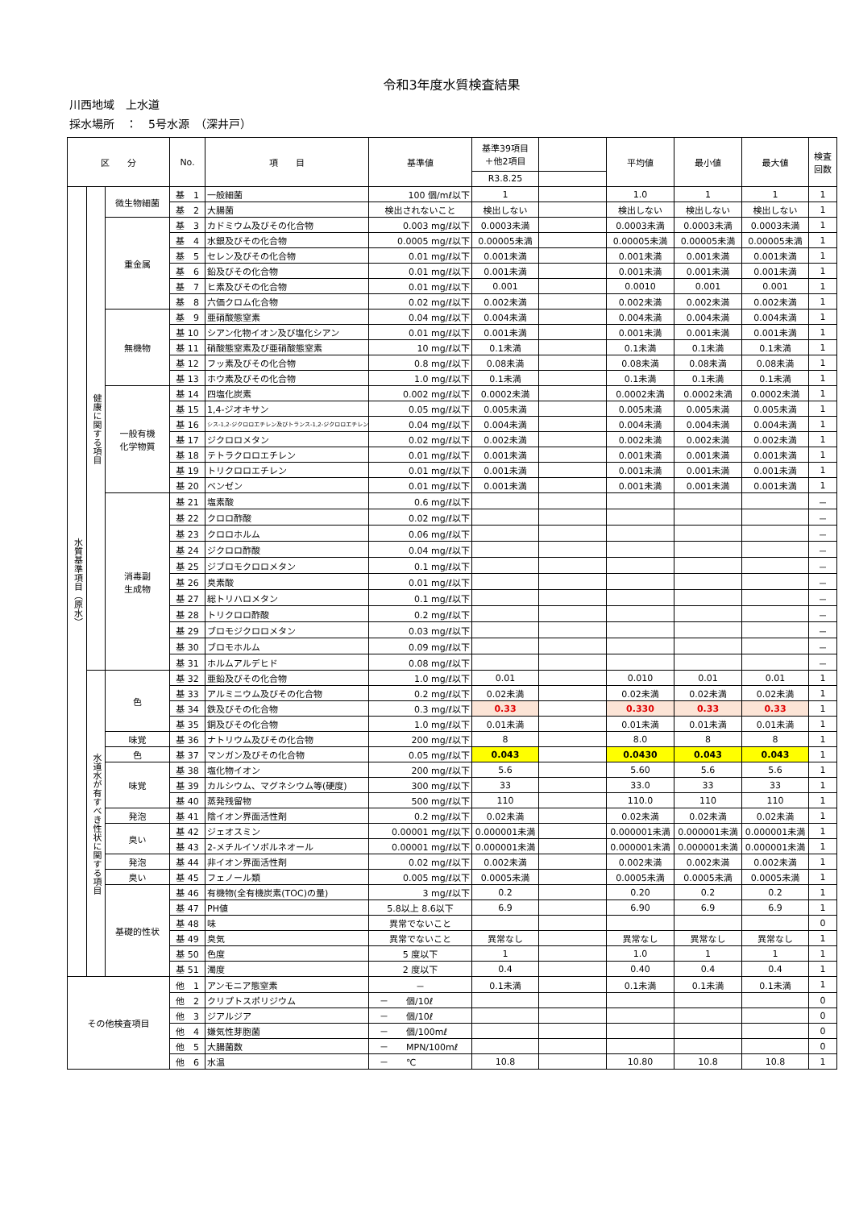令和3年度水質検査結果
川西地域　上水道
採水場所　：　5号水源　（深井戸）
| 区 分 | | | No. | 項 目 | 基準値 | 基準39項目 ＋他2項目 | | 平均値 | 最小値 | 最大値 | 検査 回数 |
| --- | --- | --- | --- | --- | --- | --- | --- | --- | --- | --- | --- |
| | | | | | | R3.8.25 | | | | | |
| 水質基準項目（原水） | 健康に関する項目 | 微生物細菌 | 基 1 | 一般細菌 | 100 個/mℓ以下 | 1 | | 1.0 | 1 | 1 | 1 |
| | | | 基 2 | 大腸菌 | 検出されないこと | 検出しない | | 検出しない | 検出しない | 検出しない | 1 |
| | | 重金属 | 基 3 | カドミウム及びその化合物 | 0.003 mg/ℓ以下 | 0.0003未満 | | 0.0003未満 | 0.0003未満 | 0.0003未満 | 1 |
| | | | 基 4 | 水銀及びその化合物 | 0.0005 mg/ℓ以下 | 0.00005未満 | | 0.00005未満 | 0.00005未満 | 0.00005未満 | 1 |
| | | | 基 5 | セレン及びその化合物 | 0.01 mg/ℓ以下 | 0.001未満 | | 0.001未満 | 0.001未満 | 0.001未満 | 1 |
| | | | 基 6 | 鉛及びその化合物 | 0.01 mg/ℓ以下 | 0.001未満 | | 0.001未満 | 0.001未満 | 0.001未満 | 1 |
| | | | 基 7 | ヒ素及びその化合物 | 0.01 mg/ℓ以下 | 0.001 | | 0.0010 | 0.001 | 0.001 | 1 |
| | | | 基 8 | 六価クロム化合物 | 0.02 mg/ℓ以下 | 0.002未満 | | 0.002未満 | 0.002未満 | 0.002未満 | 1 |
| | | 無機物 | 基 9 | 亜硝酸態窒素 | 0.04 mg/ℓ以下 | 0.004未満 | | 0.004未満 | 0.004未満 | 0.004未満 | 1 |
| | | | 基 10 | シアン化物イオン及び塩化シアン | 0.01 mg/ℓ以下 | 0.001未満 | | 0.001未満 | 0.001未満 | 0.001未満 | 1 |
| | | | 基 11 | 硝酸態窒素及び亜硝酸態窒素 | 10 mg/ℓ以下 | 0.1未満 | | 0.1未満 | 0.1未満 | 0.1未満 | 1 |
| | | | 基 12 | フッ素及びその化合物 | 0.8 mg/ℓ以下 | 0.08未満 | | 0.08未満 | 0.08未満 | 0.08未満 | 1 |
| | | | 基 13 | ホウ素及びその化合物 | 1.0 mg/ℓ以下 | 0.1未満 | | 0.1未満 | 0.1未満 | 0.1未満 | 1 |
| | | 一般有機 化学物質 | 基 14 | 四塩化炭素 | 0.002 mg/ℓ以下 | 0.0002未満 | | 0.0002未満 | 0.0002未満 | 0.0002未満 | 1 |
| | | | 基 15 | 1,4-ジオキサン | 0.05 mg/ℓ以下 | 0.005未満 | | 0.005未満 | 0.005未満 | 0.005未満 | 1 |
| | | | 基 16 | シス-1,2-ジクロロエチレン及びトランス-1,2-ジクロロエチレン | 0.04 mg/ℓ以下 | 0.004未満 | | 0.004未満 | 0.004未満 | 0.004未満 | 1 |
| | | | 基 17 | ジクロロメタン | 0.02 mg/ℓ以下 | 0.002未満 | | 0.002未満 | 0.002未満 | 0.002未満 | 1 |
| | | | 基 18 | テトラクロロエチレン | 0.01 mg/ℓ以下 | 0.001未満 | | 0.001未満 | 0.001未満 | 0.001未満 | 1 |
| | | | 基 19 | トリクロロエチレン | 0.01 mg/ℓ以下 | 0.001未満 | | 0.001未満 | 0.001未満 | 0.001未満 | 1 |
| | | | 基 20 | ベンゼン | 0.01 mg/ℓ以下 | 0.001未満 | | 0.001未満 | 0.001未満 | 0.001未満 | 1 |
| | | 消毒副 生成物 | 基 21 | 塩素酸 | 0.6 mg/ℓ以下 | | | | | | － |
| | | | 基 22 | クロロ酢酸 | 0.02 mg/ℓ以下 | | | | | | － |
| | | | 基 23 | クロロホルム | 0.06 mg/ℓ以下 | | | | | | － |
| | | | 基 24 | ジクロロ酢酸 | 0.04 mg/ℓ以下 | | | | | | － |
| | | | 基 25 | ジブロモクロロメタン | 0.1 mg/ℓ以下 | | | | | | － |
| | | | 基 26 | 臭素酸 | 0.01 mg/ℓ以下 | | | | | | － |
| | | | 基 27 | 総トリハロメタン | 0.1 mg/ℓ以下 | | | | | | － |
| | | | 基 28 | トリクロロ酢酸 | 0.2 mg/ℓ以下 | | | | | | － |
| | | | 基 29 | ブロモジクロロメタン | 0.03 mg/ℓ以下 | | | | | | － |
| | | | 基 30 | ブロモホルム | 0.09 mg/ℓ以下 | | | | | | － |
| | | | 基 31 | ホルムアルデヒド | 0.08 mg/ℓ以下 | | | | | | － |
| | 水道水が有すべき性状に関する項目 | 色 | 基 32 | 亜鉛及びその化合物 | 1.0 mg/ℓ以下 | 0.01 | | 0.010 | 0.01 | 0.01 | 1 |
| | | | 基 33 | アルミニウム及びその化合物 | 0.2 mg/ℓ以下 | 0.02未満 | | 0.02未満 | 0.02未満 | 0.02未満 | 1 |
| | | | 基 34 | 鉄及びその化合物 | 0.3 mg/ℓ以下 | 0.33 | | 0.330 | 0.33 | 0.33 | 1 |
| | | | 基 35 | 銅及びその化合物 | 1.0 mg/ℓ以下 | 0.01未満 | | 0.01未満 | 0.01未満 | 0.01未満 | 1 |
| | | 味覚 | 基 36 | ナトリウム及びその化合物 | 200 mg/ℓ以下 | 8 | | 8.0 | 8 | 8 | 1 |
| | | 色 | 基 37 | マンガン及びその化合物 | 0.05 mg/ℓ以下 | 0.043 | | 0.0430 | 0.043 | 0.043 | 1 |
| | | 味覚 | 基 38 | 塩化物イオン | 200 mg/ℓ以下 | 5.6 | | 5.60 | 5.6 | 5.6 | 1 |
| | | | 基 39 | カルシウム、マグネシウム等(硬度) | 300 mg/ℓ以下 | 33 | | 33.0 | 33 | 33 | 1 |
| | | | 基 40 | 蒸発残留物 | 500 mg/ℓ以下 | 110 | | 110.0 | 110 | 110 | 1 |
| | | 発泡 | 基 41 | 陰イオン界面活性剤 | 0.2 mg/ℓ以下 | 0.02未満 | | 0.02未満 | 0.02未満 | 0.02未満 | 1 |
| | | 臭い | 基 42 | ジェオスミン | 0.00001 mg/ℓ以下 | 0.000001未満 | | 0.000001未満 | 0.000001未満 | 0.000001未満 | 1 |
| | | | 基 43 | 2-メチルイソボルネオール | 0.00001 mg/ℓ以下 | 0.000001未満 | | 0.000001未満 | 0.000001未満 | 0.000001未満 | 1 |
| | | 発泡 | 基 44 | 非イオン界面活性剤 | 0.02 mg/ℓ以下 | 0.002未満 | | 0.002未満 | 0.002未満 | 0.002未満 | 1 |
| | | 臭い | 基 45 | フェノール類 | 0.005 mg/ℓ以下 | 0.0005未満 | | 0.0005未満 | 0.0005未満 | 0.0005未満 | 1 |
| | | 基礎的性状 | 基 46 | 有機物(全有機炭素(TOC)の量) | 3 mg/ℓ以下 | 0.2 | | 0.20 | 0.2 | 0.2 | 1 |
| | | | 基 47 | PH値 | 5.8以上 8.6以下 | 6.9 | | 6.90 | 6.9 | 6.9 | 1 |
| | | | 基 48 | 味 | 異常でないこと | | | | | | 0 |
| | | | 基 49 | 臭気 | 異常でないこと | 異常なし | | 異常なし | 異常なし | 異常なし | 1 |
| | | | 基 50 | 色度 | 5 度以下 | 1 | | 1.0 | 1 | 1 | 1 |
| | | | 基 51 | 濁度 | 2 度以下 | 0.4 | | 0.40 | 0.4 | 0.4 | 1 |
| その他検査項目 | | | 他 1 | アンモニア態窒素 | － | 0.1未満 | | 0.1未満 | 0.1未満 | 0.1未満 | 1 |
| | | | 他 2 | クリプトスポリジウム | － 個/10ℓ | | | | | | 0 |
| | | | 他 3 | ジアルジア | － 個/10ℓ | | | | | | 0 |
| | | | 他 4 | 嫌気性芽胞菌 | － 個/100mℓ | | | | | | 0 |
| | | | 他 5 | 大腸菌数 | － MPN/100mℓ | | | | | | 0 |
| | | | 他 6 | 水温 | － ℃ | 10.8 | | 10.80 | 10.8 | 10.8 | 1 |